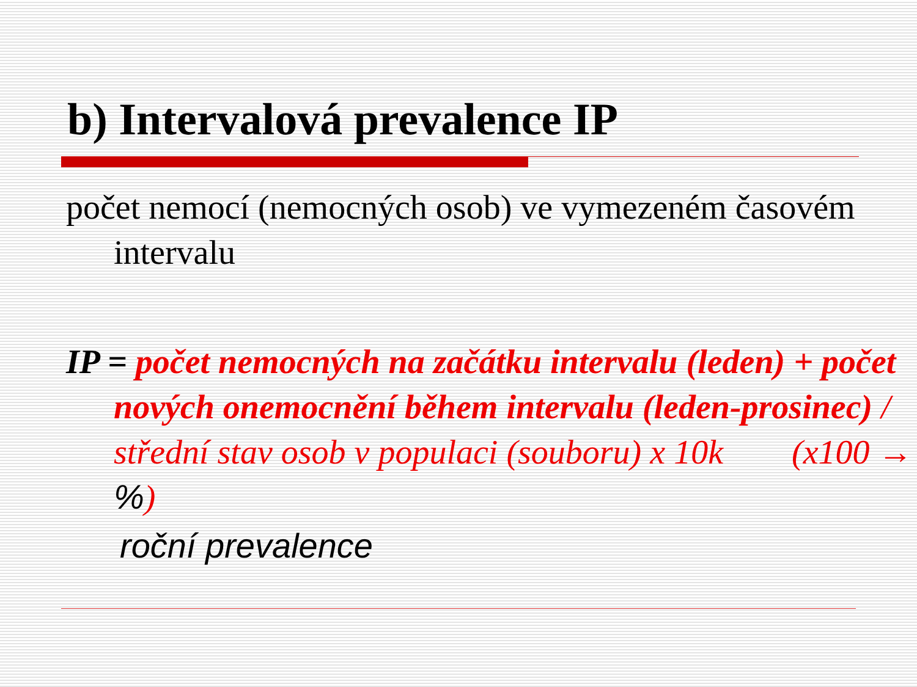b) Intervalová prevalence IP
počet nemocí (nemocných osob) ve vymezeném časovém intervalu
IP = počet nemocných na začátku intervalu (leden) + počet nových onemocnění během intervalu (leden-prosinec) / střední stav osob v populaci (souboru) x 10k (x100 → %)
roční prevalence